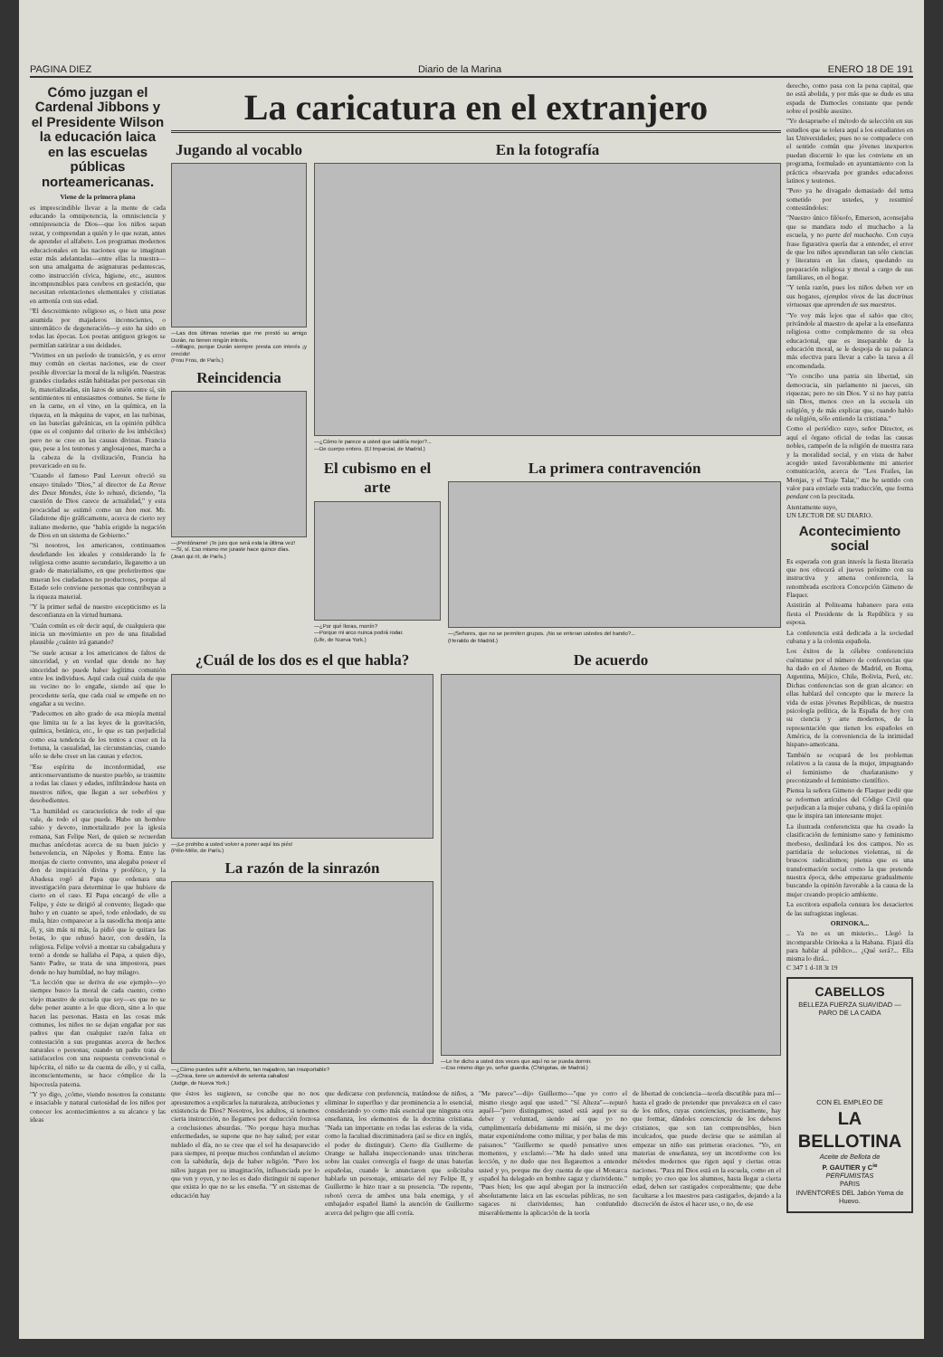PAGINA DIEZ Diario de la Marina ENERO 18 DE 191
Cómo juzgan el Cardenal Jibbons y el Presidente Wilson la educación laica en las escuelas públicas norteamericanas.
Viene de la primera plana
es imprescindible llevar a la mente de cada educando la omnipotencia, la omnisciencia y omnipresencia de Dios—que los niños sepan rezar, y comprendan a quién y lo que rezan, antes de aprender el alfabeto. Los programas modernos educacionales en las naciones que se imaginan estar más adelantadas—entre ellas la nuestra—son una amalgama de asignaturas pedantescas, como instrucción cívica, higiene, etc., asuntos incomprensibles para cerebros en gestación, que necesitan orientaciones elementales y cristianas en armonía con sus edad.
"El descreimiento religioso es, o bien una pose asumida por majaderos inconscientes, o sintomático de degeneración—y esto ha sido en todas las épocas. Los poetas antiguos griegos se permitían satirizar a sus deidades.
"Vivimos en un período de transición, y es error muy común en ciertas naciones, ese de creer posible divorciar la moral de la religión. Nuestras grandes ciudades están habitadas por personas sin fe, materializadas, sin lazos de unión entre sí, sin sentimientos ni entusiasmos comunes. Se tiene fe en la carne, en el vino, en la química, en la riqueza, en la máquina de vapor, en las turbinas, en las baterías galvánicas, en la opinión pública (que es el conjunto del criterio de los imbéciles) pero no se cree en las causas divinas. Francia que, pese a los teutones y anglosajones, marcha a la cabeza de la civilización, Francia ha prevaricado en su fe.
"Cuando el famoso Paul Leroux ofreció su ensayo titulado "Dios," al director de La Revue des Deux Mondes, éste lo rehusó, diciendo, "la cuestión de Dios carece de actualidad," y esta procacidad se estimó como un bon mot. Mr. Gladstone dijo gráficamente, acerca de cierto rey italiano moderno, que "había erigido la negación de Dios en un sistema de Gobierno."
"Si nosotros, los americanos, continuamos desdeñando los ideales y considerando la fe religiosa como asunto secundario, llegaremo a un grado de materialismo, en que preferiremos que mueran los ciudadanos no productores, porque al Estado solo conviene personas que contribuyan a la riqueza material.
"Y la primer señal de nuestro escepticismo es la desconfianza en la virtud humana.
"Cuán común es oír decir aquí, de cualquiera que inicia un movimiento en pro de una finalidad plausible ¿cuánto irá ganando?
"Se suele acusar a los americanos de faltos de sinceridad, y en verdad que donde no hay sinceridad no puede haber legítima comunión entre los individuos. Aquí cada cual cuida de que su vecino no lo engañe, siendo así que lo procedente sería, que cada cual se empeñe en no engañar a su vecino.
"Padecemos en alto grado de esa miopía mental que limita su fe a las leyes de la gravitación, química, botánica, etc., lo que es tan perjudicial como esa tendencia de los tontos a creer en la fortuna, la casualidad, las circunstancias, cuando sólo se debe creer en las causas y efectos.
"Ese espíritu de inconformidad, ese anticonservantismo de nuestro pueblo, se trasmite a todas las clases y edades, infiltrándose hasta en nuestros niños, que llegan a ser soberbios y desobedientes.
"La humildad es característica de todo el que vale, de todo el que puede. Hubo un hombre sabio y devoto, inmortalizado por la iglesia romana, San Felipe Neri, de quien se recuerdan muchas anécdotas acerca de su buen juicio y benevolencia, en Nápoles y Roma. Entre las monjas de cierto convento, una alegaba poseer el don de inspiración divina y profético, y la Abadesa rogó al Papa que ordenara una investigación para determinar lo que hubiere de cierto en el caso. El Papa encargó de ello a Felipe, y éste se dirigió al convento; llegado que hubo y en cuanto se apeó, todo enlodado, de su mula, hizo comparecer a la susodicha monja ante él, y, sin más ni más, la pidió que le quitara las botas, lo que rehusó hacer, con desdén, la religiosa. Felipe volvió a montar su cabalgadura y tornó a donde se hallaba el Papa, a quien dijo, Santo Padre, se trata de una impostora, pues donde no hay humildad, no hay milagro.
"La lección que se deriva de ese ejemplo—yo siempre busco la moral de cada cuento, como viejo maestro de escuela que soy—es que no se debe poner asunto a lo que dicen, sino a lo que hacen las personas. Hasta en las cosas más comunes, los niños no se dejan engañar por sus padres que dan cualquier razón falsa en contestación a sus preguntas acerca de hechos naturales o personas; cuando un padre trata de satisfacerlos con una respuesta convencional o hipócrita, el niño se da cuenta de ello, y si calla, inconscientemente, se hace cómplice de la hipocresía paterna.
"Y yo digo, ¿cómo, viendo nosotros la constante e insaciable y natural curiosidad de los niños por conocer los acontecimientos a su alcance y las ideas
La caricatura en el extranjero
Jugando al vocablo
—Las dos últimas novelas que me prestó su amigo Durán, no tienen ningún interés.
—Milagro, porque Durán siempre presta con interés ¡y crecido!
(Frou Frou, de París.)
Reincidencia
—¡Perdóname! ¡Te juro que será esta la última vez!
—Sí, sí. Eso mismo me juraste hace quince días.
(Jean qui rit, de París.)
En la fotografía
—¿Cómo le parece a usted que saldría mejor?...
—De cuerpo entero. (El Imparcial, de Madrid.)
El cubismo en el arte
—¿Por qué lloras, monín?
—Porque mi arco nunca podrá rodar.
(Life, de Nueva York.)
La primera contravención
—¡Señores, que no se permiten grupos. ¡No se enteran ustedes del bando?...
(Heraldo de Madrid.)
¿Cuál de los dos es el que habla?
—¡Le prohibo a usted volver a poner aquí los piés!
(Péle-Méle, de París.)
La razón de la sinrazón
—¿Cómo puedes sufrir a Alberto, tan majadero, tan insoportable?
—¡Chica, tiene un automóvil de setenta caballos!
(Judge, de Nueva York.)
De acuerdo
—Le he dicho a usted dos veces que aquí no se pueda dormir.
—Eso mismo digo yo, señor guardia. (Chirigotas, de Madrid.)
que éstos les sugieren, se concibe que no nos apresuremos a explicarles la naturaleza, atribuciones y existencia de Dios? Nosotros, los adultos, si tenemos cierta instrucción, no llegamos por deducción forzosa a conclusiones absurdas. "No porque haya muchas enfermedades, se supone que no hay salud; por estar nublado el día, no se cree que el sol ha desaparecido para siempre, ni porque muchos confundan el ateísmo con la sabiduría, deja de haber religión. "Pero los niños juzgan por su imaginación, influenciada por lo que ven y oyen, y no les es dado distinguir ni suponer que exista lo que no se les enseña. "Y en sistemas de educación hay
que dedicarse con preferencia, tratándose de niños, a eliminar lo superfluo y dar prominencia a lo esencial, considerando yo como más esencial que ninguna otra enseñanza, los elementos de la doctrina cristiana. "Nada tan importante en todas las esferas de la vida, como la facultad discriminadora (así se dice en inglés, el poder de distinguir). Cierto día Guillermo de Orange se hallaba inspeccionando unas trincheras sobre las cuales convergía el fuego de unas baterías españolas, cuando le anunciaron que solicitaba hablarle un personaje, emisario del rey Felipe II, y Guillermo le hizo traer a su presencia. "De repente, rebotó cerca de ambos una bala enemiga, y el embajador español llamó la atención de Guillermo acerca del peligro que allí corría.
"Me parece"—dijo Guillermo—"que yo corro el mismo riesgo aquí que usted." "Sí Alteza"—repuró aquél—"pero distingamos; usted está aquí por su deber y voluntad, siendo así que yo no cumplimentaría debidamente mi misión, si me dejo matar exponiéndome como militar, y por balas de mis paisanos." "Guillermo se quedó pensativo unos momentos, y exclamó:—"Me ha dado usted una lección, y no dudo que nos llegaremos a entender usted y yo, porque me doy cuenta de que el Monarca español ha delegado en hombre sagaz y clarividente." "Pues bien; los que aquí abogan por la instrucción absolutamente laica en las escuelas públicas, no son sagaces ni clarividentes; han confundido miserablemente la aplicación de la teoría
de libertad de conciencia—teoría discutible para mí—hasta el grado de pretender que prevalezca en el caso de los niños, cuyas conciencias, precisamente, hay que formar, dándoles consciencia de los deberes cristianos, que son tan comprensibles, bien inculcados, que puede decirse que se asimilan al empezar un niño sus primeras oraciones. "Yo, en materias de enseñanza, soy un inconforme con los métodos modernos que rigen aquí y ciertas otras naciones. "Para mí Dios está en la escuela, como en el templo; yo creo que los alumnos, hasta llegar a cierta edad, deben ser castigados corporalmente; que debe facultarse a los maestros para castigarlos, dejando a la discreción de éstos el hacer uso, o no, de ese
derecho, como pasa con la pena capital, que no está abolida, y por más que se dude es una espada de Damocles constante que pende sobre el posible asesino.
"Yo desapruebo el método de selección en sus estudios que se tolera aquí a los estudiantes en las Universidades; pues no se compadece con el sentido común que jóvenes inexpertos puedan discernir lo que les conviene en un programa, formulado en ayuntamiento con la práctica observada por grandes educadores latinos y teutones.
"Pero ya he divagado demasiado del tema sometido por ustedes, y resumiré contestándoles:
"Nuestro único filósofo, Emerson, aconsejaba que se mandara todo el muchacho a la escuela, y no parte del muchacho. Con cuya frase figurativa quería dar a entender, el error de que los niños aprendieran tan sólo ciencias y literatura en las clases, quedando su preparación religiosa y moral a cargo de sus familiares, en el hogar.
"Y tenía razón, pues los niños deben ver en sus hogares, ejemplos vivos de las doctrinas virtuosas que aprenden de sus maestros.
"Yo voy más lejos que el sabio que cito; privándole al maestro de apelar a la enseñanza religiosa como complemento de su obra educacional, que es inseparable de la educación moral, se le despoja de su palanca más efectiva para llevar a cabo la tarea a él encomendada.
"Yo concibo una patria sin libertad, sin democracia, sin parlamento ni jueces, sin riquezas; pero no sin Dios. Y si no hay patria sin Dios, menos creo en la escuela sin religión, y de más explicar que, cuando hablo de religión, sólo entiendo la cristiana."
Como el periódico suyo, señor Director, es aquí el órgano oficial de todas las causas nobles, campeón de la religión de nuestra raza y la moralidad social, y en vista de haber acogido usted favorablemente mi anterior comunicación, acerca de "Los Frailes, las Monjas, y el Traje Talar," me he sentido con valor para enviarle esta traducción, que forma pendant con la precitada.
Atentamente suyo,
UN LECTOR DE SU DIARIO.
Acontecimiento social
Es esperada con gran interés la fiesta literaria que nos ofrecerá el jueves próximo con su instructiva y amena conferencia, la renombrada escritora Concepción Gimeno de Flaquer.
Asistirán al Politeama habanero para esta fiesta el Presidente de la República y su esposa.
La conferencia está dedicada a la sociedad cubana y a la colonia española.
Los éxitos de la célebre conferencista cuéntanse por el número de conferencias que ha dado en el Ateneo de Madrid, en Roma, Argentina, Méjico, Chile, Bolivia, Perú, etc. Dichas conferencias son de gran alcance: en ellas hablará del concepto que le merece la vida de estas jóvenes Repúblicas, de nuestra psicología política, de la España de hoy con su ciencia y arte modernos, de la representación que tienen los españoles en América, de la conveniencia de la intimidad hispano-americana.
También se ocupará de los problemas relativos a la causa de la mujer, impugnando el feminismo de charlatanismo y preconizando el feminismo científico.
Piensa la señora Gimeno de Flaquer pedir que se reformen artículos del Código Civil que perjudican a la mujer cubana, y dirá la opinión que le inspira tan interesante mujer.
La ilustrada conferencista que ha creado la clasificación de feminismo sano y feminismo morboso, deslindará los dos campos. No es partidaria de soluciones violentas, ni de bruscos radicalismos; piensa que es una transformación social como la que pretende nuestra época, debe empezarse gradualmente buscando la opinión favorable a la causa de la mujer creando propicio ambiente.
La escritora española censura los desaciertos de las sufragistas inglesas.
ORINOKA...
.. Ya no es un misterio... Llegó la incomparable Orinoka a la Habana. Fijará día para hablar al público... ¿Qué será?... Ella misma lo dirá...
C 347 1 d-18 3t 19
CABELLOS
BELLEZA FUERZA SUAVIDAD — PARO DE LA CAIDA
CON EL EMPLEO DE
LA BELLOTINA
Aceite de Bellota de
P. GAUTIER y C<sup>ie</sup>
PERFUMISTAS
PARIS
INVENTORES DEL Jabón Yema de Huevo.